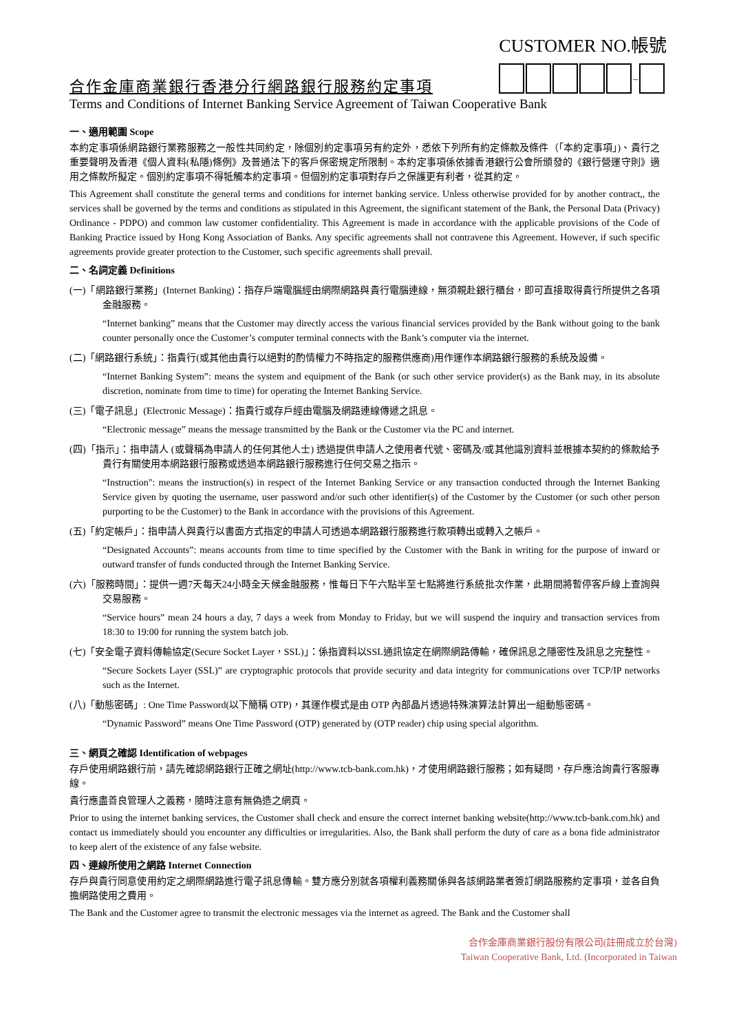合作金庫商業銀行香港分行網路銀行服務約定事項
CUSTOMER NO.帳號
–
Terms and Conditions of Internet Banking Service Agreement of Taiwan Cooperative Bank
一、適用範圍 Scope
本約定事項係網路銀行業務服務之一般性共同約定，除個別約定事項另有約定外，悉依下列所有約定條款及條件（「本約定事項」)、貴行之重要聲明及香港《個人資料(私隱)條例》及普通法下的客戶保密規定所限制。本約定事項係依據香港銀行公會所頒發的《銀行營運守則》適用之條款所擬定。個別約定事項不得牴觸本約定事項。但個別約定事項對存戶之保護更有利者，從其約定。
This Agreement shall constitute the general terms and conditions for internet banking service. Unless otherwise provided for by another contract,, the services shall be governed by the terms and conditions as stipulated in this Agreement, the significant statement of the Bank, the Personal Data (Privacy) Ordinance - PDPO) and common law customer confidentiality. This Agreement is made in accordance with the applicable provisions of the Code of Banking Practice issued by Hong Kong Association of Banks. Any specific agreements shall not contravene this Agreement. However, if such specific agreements provide greater protection to the Customer, such specific agreements shall prevail.
二、名詞定義 Definitions
(一)「網路銀行業務」(Internet Banking)：指存戶端電腦經由網際網路與貴行電腦連線，無須親赴銀行櫃台，即可直接取得貴行所提供之各項金融服務。
“Internet banking” means that the Customer may directly access the various financial services provided by the Bank without going to the bank counter personally once the Customer’s computer terminal connects with the Bank’s computer via the internet.
(二)「網路銀行系統」：指貴行(或其他由貴行以絕對的酌情權力不時指定的服務供應商)用作運作本網路銀行服務的系統及設備。
“Internet Banking System”: means the system and equipment of the Bank (or such other service provider(s) as the Bank may, in its absolute discretion, nominate from time to time) for operating the Internet Banking Service.
(三)「電子訊息」(Electronic Message)：指貴行或存戶經由電腦及網路連線傳遞之訊息。
“Electronic message” means the message transmitted by the Bank or the Customer via the PC and internet.
(四)「指示」：指申請人 (或聲稱為申請人的任何其他人士) 透過提供申請人之使用者代號、密碼及/或其他識別資料並根據本契約的條款給予貴行有關使用本網路銀行服務或透過本網路銀行服務進行任何交易之指示。
“Instruction": means the instruction(s) in respect of the Internet Banking Service or any transaction conducted through the Internet Banking Service given by quoting the username, user password and/or such other identifier(s) of the Customer by the Customer (or such other person purporting to be the Customer) to the Bank in accordance with the provisions of this Agreement.
(五)「約定帳戶」：指申請人與貴行以書面方式指定的申請人可透過本網路銀行服務進行款項轉出或轉入之帳戶。
“Designated Accounts”: means accounts from time to time specified by the Customer with the Bank in writing for the purpose of inward or outward transfer of funds conducted through the Internet Banking Service.
(六)「服務時間」：提供一週7天每天24小時全天候金融服務，惟每日下午六點半至七點將進行系統批次作業，此期間將暫停客戶線上查詢與交易服務。
“Service hours” mean 24 hours a day, 7 days a week from Monday to Friday, but we will suspend the inquiry and transaction services from 18:30 to 19:00 for running the system batch job.
(七)「安全電子資料傳輸協定(Secure Socket Layer，SSL)」：係指資料以SSL通訊協定在網際網路傳輸，確保訊息之隱密性及訊息之完整性。
“Secure Sockets Layer (SSL)” are cryptographic protocols that provide security and data integrity for communications over TCP/IP networks such as the Internet.
(八)「動態密碼」: One Time Password(以下簡稱 OTP)，其運作模式是由 OTP 內部晶片透過特殊演算法計算出一組動態密碼。
“Dynamic Password” means One Time Password (OTP) generated by (OTP reader) chip using special algorithm.
三、網頁之確認 Identification of webpages
存戶使用網路銀行前，請先確認網路銀行正確之網址(http://www.tcb-bank.com.hk)，才使用網路銀行服務；如有疑問，存戶應洽詢貴行客服專線。
貴行應盡善良管理人之義務，隨時注意有無偽造之網頁。
Prior to using the internet banking services, the Customer shall check and ensure the correct internet banking website(http://www.tcb-bank.com.hk) and contact us immediately should you encounter any difficulties or irregularities. Also, the Bank shall perform the duty of care as a bona fide administrator to keep alert of the existence of any false website.
四、連線所使用之網路 Internet Connection
存戶與貴行同意使用約定之網際網路進行電子訊息傳輸。雙方應分別就各項權利義務關係與各該網路業者簽訂網路服務約定事項，並各自負擔網路使用之費用。
The Bank and the Customer agree to transmit the electronic messages via the internet as agreed. The Bank and the Customer shall
合作金庫商業銀行股份有限公司(註冊成立於台灣)
Taiwan Cooperative Bank, Ltd. (Incorporated in Taiwan